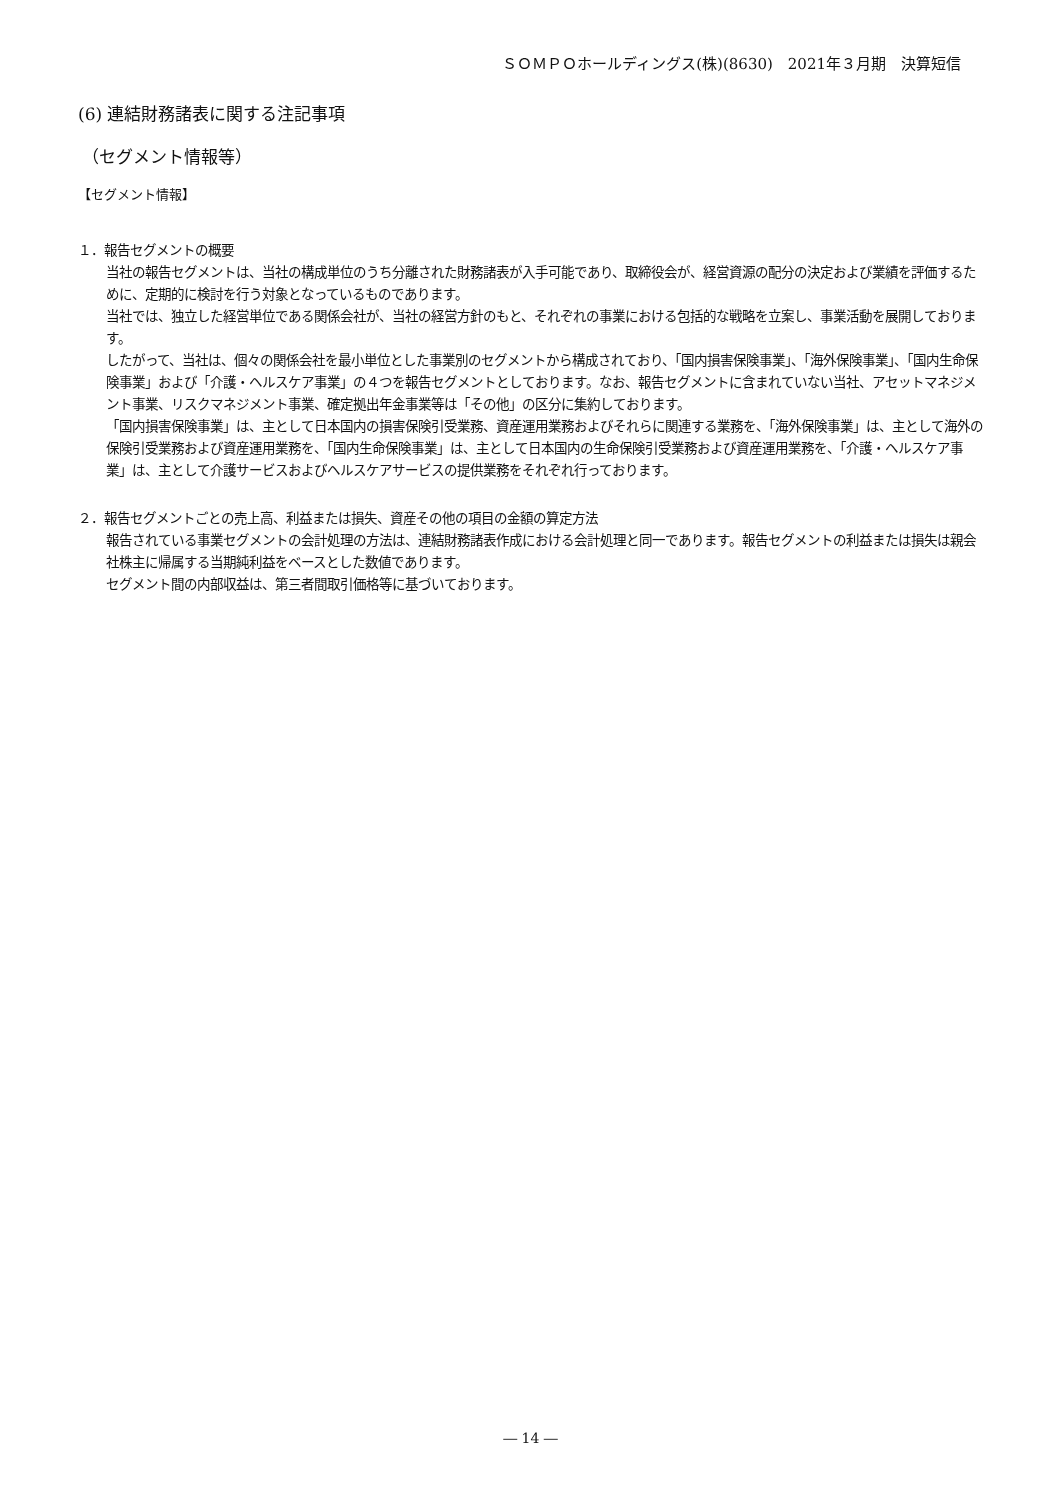ＳＯＭＰＯホールディングス(株)(8630)　2021年３月期　決算短信
(6) 連結財務諸表に関する注記事項
（セグメント情報等）
【セグメント情報】
１．報告セグメントの概要
当社の報告セグメントは、当社の構成単位のうち分離された財務諸表が入手可能であり、取締役会が、経営資源の配分の決定および業績を評価するために、定期的に検討を行う対象となっているものであります。
当社では、独立した経営単位である関係会社が、当社の経営方針のもと、それぞれの事業における包括的な戦略を立案し、事業活動を展開しております。
したがって、当社は、個々の関係会社を最小単位とした事業別のセグメントから構成されており、「国内損害保険事業」、「海外保険事業」、「国内生命保険事業」および「介護・ヘルスケア事業」の４つを報告セグメントとしております。なお、報告セグメントに含まれていない当社、アセットマネジメント事業、リスクマネジメント事業、確定拠出年金事業等は「その他」の区分に集約しております。
「国内損害保険事業」は、主として日本国内の損害保険引受業務、資産運用業務およびそれらに関連する業務を、「海外保険事業」は、主として海外の保険引受業務および資産運用業務を、「国内生命保険事業」は、主として日本国内の生命保険引受業務および資産運用業務を、「介護・ヘルスケア事業」は、主として介護サービスおよびヘルスケアサービスの提供業務をそれぞれ行っております。
２．報告セグメントごとの売上高、利益または損失、資産その他の項目の金額の算定方法
報告されている事業セグメントの会計処理の方法は、連結財務諸表作成における会計処理と同一であります。報告セグメントの利益または損失は親会社株主に帰属する当期純利益をベースとした数値であります。
セグメント間の内部収益は、第三者間取引価格等に基づいております。
― 14 ―